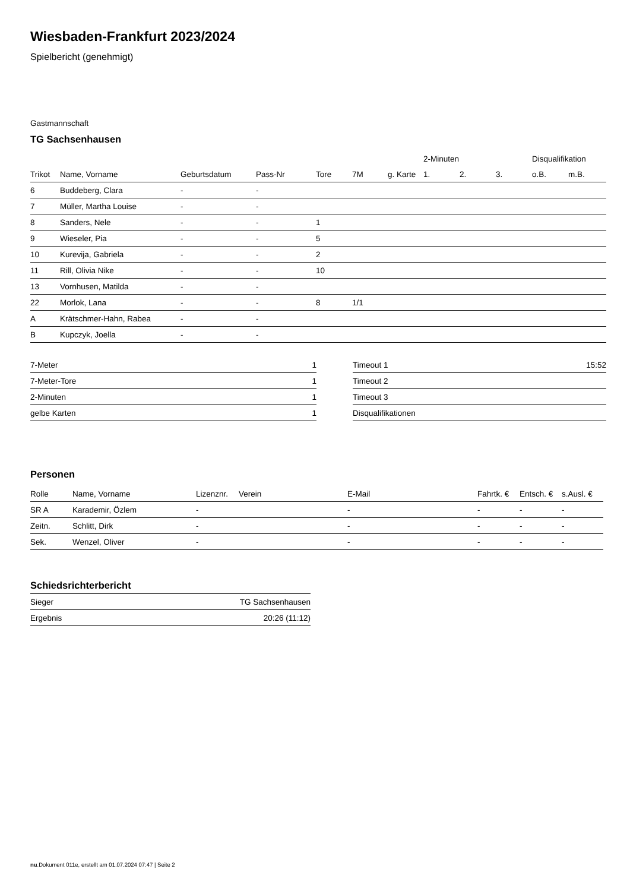Wiesbaden-Frankfurt 2023/2024
Spielbericht (genehmigt)
Gastmannschaft
TG Sachsenhausen
| | | | | | | | 2-Minuten | | | Disqualifikation | |
| --- | --- | --- | --- | --- | --- | --- | --- | --- | --- | --- | --- |
| Trikot | Name, Vorname | Geburtsdatum | Pass-Nr | Tore | 7M | g. Karte | 1. | 2. | 3. | o.B. | m.B. |
| 6 | Buddeberg, Clara | - | - | | | | | | | | |
| 7 | Müller, Martha Louise | - | - | | | | | | | | |
| 8 | Sanders, Nele | - | - | 1 | | | | | | | |
| 9 | Wieseler, Pia | - | - | 5 | | | | | | | |
| 10 | Kurevija, Gabriela | - | - | 2 | | | | | | | |
| 11 | Rill, Olivia Nike | - | - | 10 | | | | | | | |
| 13 | Vornhusen, Matilda | - | - | | | | | | | | |
| 22 | Morlok, Lana | - | - | 8 | 1/1 | | | | | | |
| A | Krätschmer-Hahn, Rabea | - | - | | | | | | | | |
| B | Kupczyk, Joella | - | - | | | | | | | | |
| 7-Meter | 1 |
| 7-Meter-Tore | 1 |
| 2-Minuten | 1 |
| gelbe Karten | 1 |
| Timeout 1 | 15:52 |
| Timeout 2 | |
| Timeout 3 | |
| Disqualifikationen | |
Personen
| Rolle | Name, Vorname | Lizenznr. | Verein | E-Mail | Fahrtk. € | Entsch. € | s.Ausl. € |
| --- | --- | --- | --- | --- | --- | --- | --- |
| SR A | Karademir, Özlem | - | | - | - | - | - |
| Zeitn. | Schlitt, Dirk | - | | - | - | - | - |
| Sek. | Wenzel, Oliver | - | | - | - | - | - |
Schiedsrichterbericht
| Sieger | TG Sachsenhausen |
| Ergebnis | 20:26 (11:12) |
nu.Dokument 011e, erstellt am 01.07.2024 07:47 | Seite 2